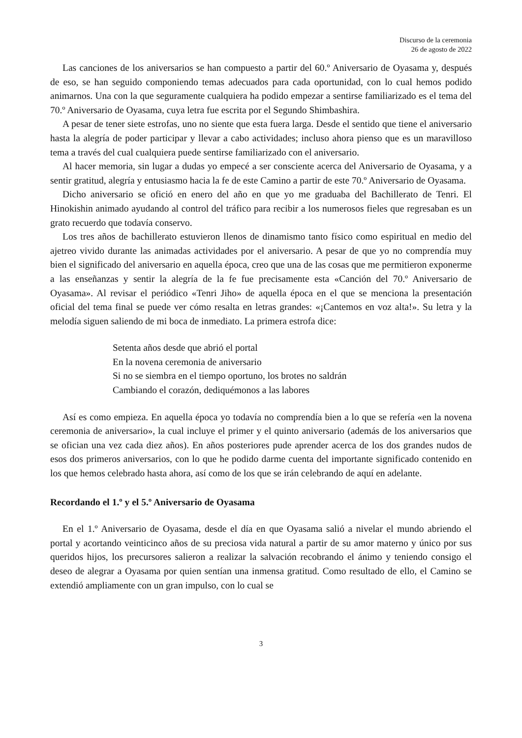Discurso de la ceremonia
26 de agosto de 2022
Las canciones de los aniversarios se han compuesto a partir del 60.º Aniversario de Oyasama y, después de eso, se han seguido componiendo temas adecuados para cada oportunidad, con lo cual hemos podido animarnos. Una con la que seguramente cualquiera ha podido empezar a sentirse familiarizado es el tema del 70.º Aniversario de Oyasama, cuya letra fue escrita por el Segundo Shimbashira.
A pesar de tener siete estrofas, uno no siente que esta fuera larga. Desde el sentido que tiene el aniversario hasta la alegría de poder participar y llevar a cabo actividades; incluso ahora pienso que es un maravilloso tema a través del cual cualquiera puede sentirse familiarizado con el aniversario.
Al hacer memoria, sin lugar a dudas yo empecé a ser consciente acerca del Aniversario de Oyasama, y a sentir gratitud, alegría y entusiasmo hacia la fe de este Camino a partir de este 70.º Aniversario de Oyasama.
Dicho aniversario se ofició en enero del año en que yo me graduaba del Bachillerato de Tenri. El Hinokishin animado ayudando al control del tráfico para recibir a los numerosos fieles que regresaban es un grato recuerdo que todavía conservo.
Los tres años de bachillerato estuvieron llenos de dinamismo tanto físico como espiritual en medio del ajetreo vivido durante las animadas actividades por el aniversario. A pesar de que yo no comprendía muy bien el significado del aniversario en aquella época, creo que una de las cosas que me permitieron exponerme a las enseñanzas y sentir la alegría de la fe fue precisamente esta «Canción del 70.º Aniversario de Oyasama». Al revisar el periódico «Tenri Jiho» de aquella época en el que se menciona la presentación oficial del tema final se puede ver cómo resalta en letras grandes: «¡Cantemos en voz alta!». Su letra y la melodía siguen saliendo de mi boca de inmediato. La primera estrofa dice:
Setenta años desde que abrió el portal
En la novena ceremonia de aniversario
Si no se siembra en el tiempo oportuno, los brotes no saldrán
Cambiando el corazón, dediquémonos a las labores
Así es como empieza. En aquella época yo todavía no comprendía bien a lo que se refería «en la novena ceremonia de aniversario», la cual incluye el primer y el quinto aniversario (además de los aniversarios que se ofician una vez cada diez años). En años posteriores pude aprender acerca de los dos grandes nudos de esos dos primeros aniversarios, con lo que he podido darme cuenta del importante significado contenido en los que hemos celebrado hasta ahora, así como de los que se irán celebrando de aquí en adelante.
Recordando el 1.º y el 5.º Aniversario de Oyasama
En el 1.º Aniversario de Oyasama, desde el día en que Oyasama salió a nivelar el mundo abriendo el portal y acortando veinticinco años de su preciosa vida natural a partir de su amor materno y único por sus queridos hijos, los precursores salieron a realizar la salvación recobrando el ánimo y teniendo consigo el deseo de alegrar a Oyasama por quien sentían una inmensa gratitud. Como resultado de ello, el Camino se extendió ampliamente con un gran impulso, con lo cual se
3